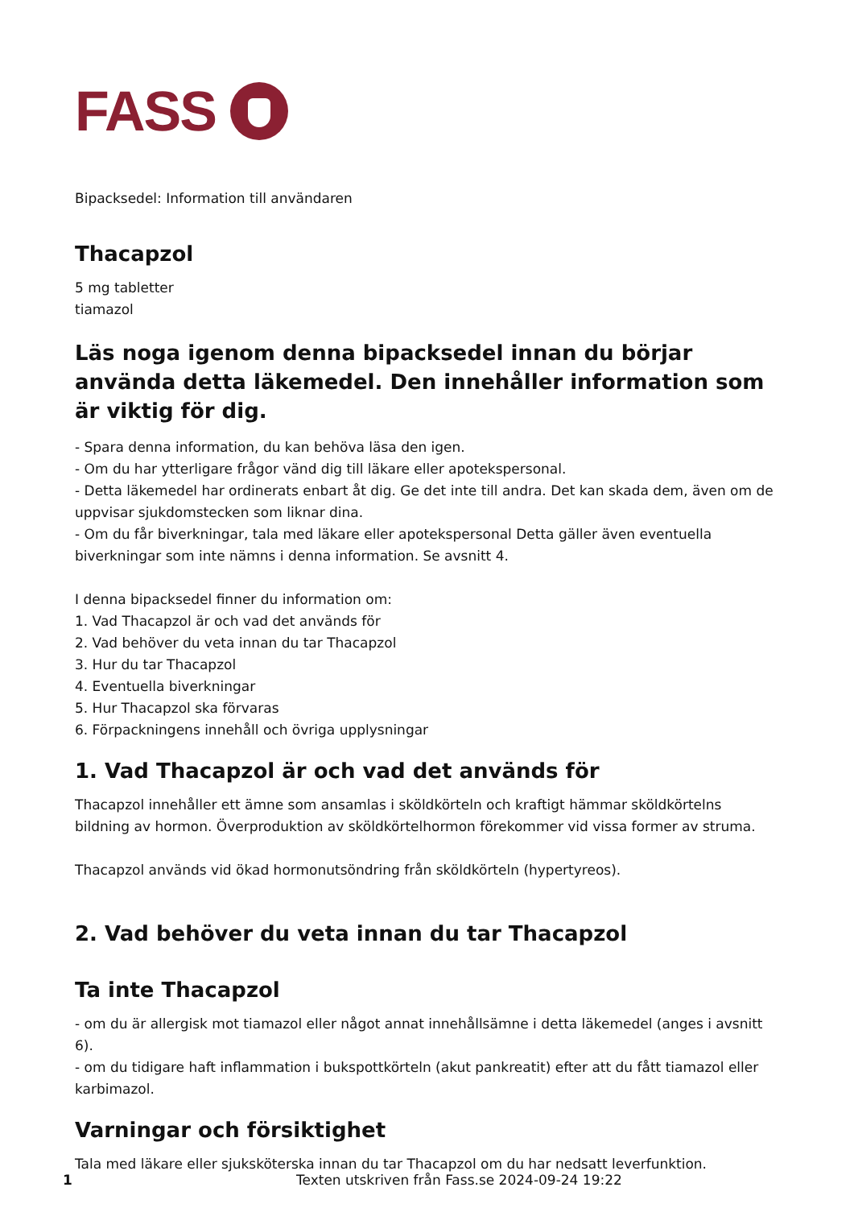FASS
Bipacksedel: Information till användaren
Thacapzol
5 mg tabletter
tiamazol
Läs noga igenom denna bipacksedel innan du börjar använda detta läkemedel. Den innehåller information som är viktig för dig.
- Spara denna information, du kan behöva läsa den igen.
- Om du har ytterligare frågor vänd dig till läkare eller apotekspersonal.
- Detta läkemedel har ordinerats enbart åt dig. Ge det inte till andra. Det kan skada dem, även om de uppvisar sjukdomstecken som liknar dina.
- Om du får biverkningar, tala med läkare eller apotekspersonal Detta gäller även eventuella biverkningar som inte nämns i denna information. Se avsnitt 4.
I denna bipacksedel finner du information om:
1. Vad Thacapzol är och vad det används för
2. Vad behöver du veta innan du tar Thacapzol
3. Hur du tar Thacapzol
4. Eventuella biverkningar
5. Hur Thacapzol ska förvaras
6. Förpackningens innehåll och övriga upplysningar
1. Vad Thacapzol är och vad det används för
Thacapzol innehåller ett ämne som ansamlas i sköldkörteln och kraftigt hämmar sköldkörtelns bildning av hormon. Överproduktion av sköldkörtelhormon förekommer vid vissa former av struma.
Thacapzol används vid ökad hormonutsöndring från sköldkörteln (hypertyreos).
2. Vad behöver du veta innan du tar Thacapzol
Ta inte Thacapzol
- om du är allergisk mot tiamazol eller något annat innehållsämne i detta läkemedel (anges i avsnitt 6).
- om du tidigare haft inflammation i bukspottkörteln (akut pankreatit) efter att du fått tiamazol eller karbimazol.
Varningar och försiktighet
Tala med läkare eller sjuksköterska innan du tar Thacapzol om du har nedsatt leverfunktion.
1 Texten utskriven från Fass.se 2024-09-24 19:22